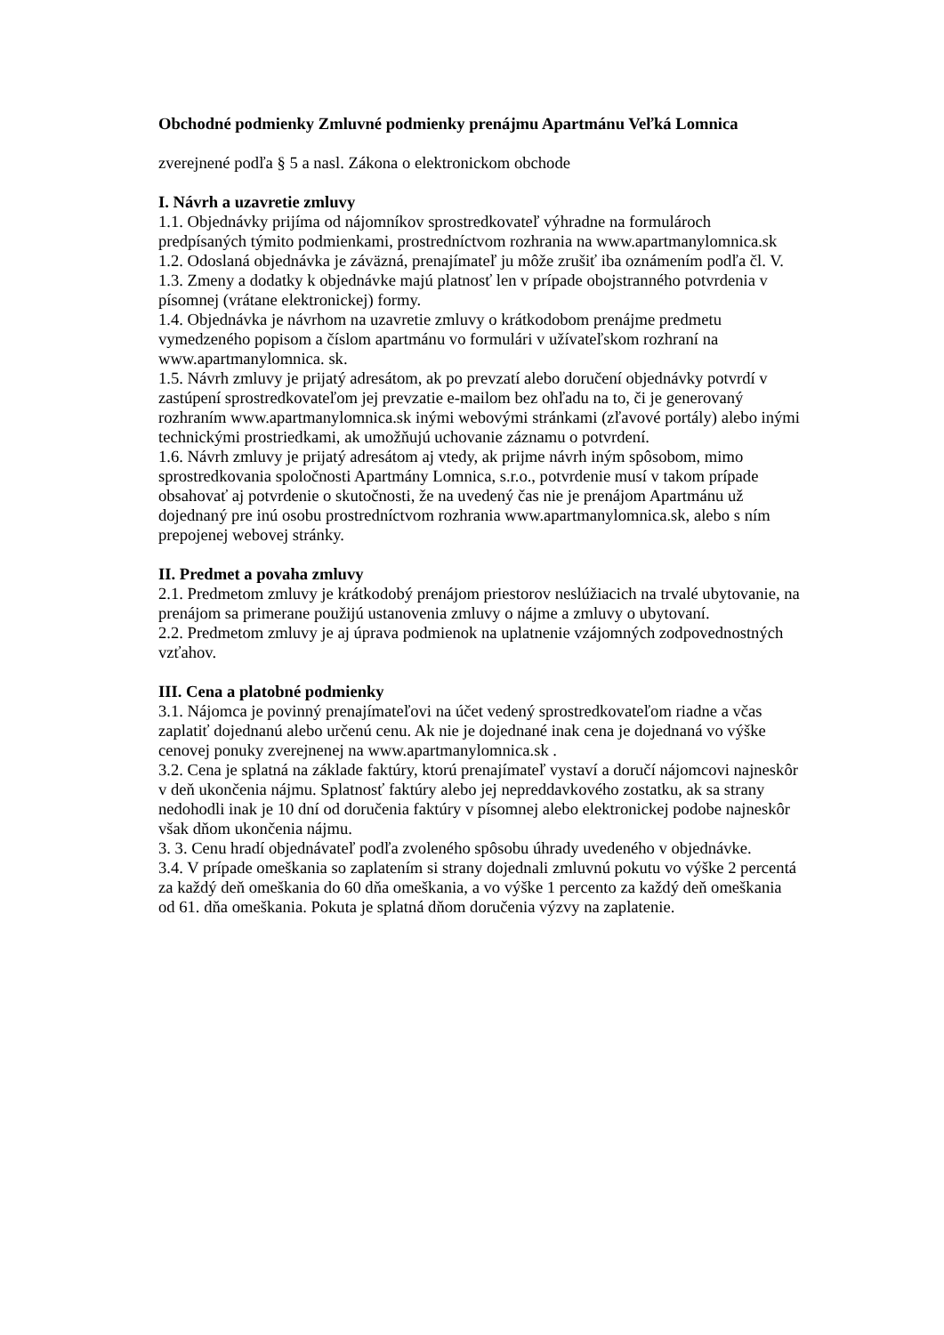Obchodné podmienky Zmluvné podmienky prenájmu Apartmánu Veľká Lomnica
zverejnené podľa § 5 a nasl. Zákona o elektronickom obchode
I. Návrh a uzavretie zmluvy
1.1. Objednávky prijíma od nájomníkov sprostredkovateľ výhradne na formulároch predpísaných týmito podmienkami, prostredníctvom rozhrania na www.apartmanylomnica.sk
1.2. Odoslaná objednávka je záväzná, prenajímateľ ju môže zrušiť iba oznámením podľa čl. V.
1.3. Zmeny a dodatky k objednávke majú platnosť len v prípade obojstranného potvrdenia v písomnej (vrátane elektronickej) formy.
1.4. Objednávka je návrhom na uzavretie zmluvy o krátkodobom prenájme predmetu vymedzeného popisom a číslom apartmánu vo formulári v užívateľskom rozhraní na www.apartmanylomnica. sk.
1.5. Návrh zmluvy je prijatý adresátom, ak po prevzatí alebo doručení objednávky potvrdí v zastúpení sprostredkovateľom jej prevzatie e-mailom bez ohľadu na to, či je generovaný rozhraním www.apartmanylomnica.sk inými webovými stránkami (zľavové portály) alebo inými technickými prostriedkami, ak umožňujú uchovanie záznamu o potvrdení.
1.6. Návrh zmluvy je prijatý adresátom aj vtedy, ak prijme návrh iným spôsobom, mimo sprostredkovania spoločnosti Apartmány Lomnica, s.r.o., potvrdenie musí v takom prípade obsahovať aj potvrdenie o skutočnosti, že na uvedený čas nie je prenájom Apartmánu už dojednaný pre inú osobu prostredníctvom rozhrania www.apartmanylomnica.sk, alebo s ním prepojenej webovej stránky.
II. Predmet a povaha zmluvy
2.1. Predmetom zmluvy je krátkodobý prenájom priestorov neslúžiacich na trvalé ubytovanie, na prenájom sa primerane použijú ustanovenia zmluvy o nájme a zmluvy o ubytovaní.
2.2. Predmetom zmluvy je aj úprava podmienok na uplatnenie vzájomných zodpovednostných vzťahov.
III. Cena a platobné podmienky
3.1. Nájomca je povinný prenajímateľovi na účet vedený sprostredkovateľom riadne a včas zaplatiť dojednanú alebo určenú cenu. Ak nie je dojednané inak cena je dojednaná vo výške cenovej ponuky zverejnenej na www.apartmanylomnica.sk .
3.2. Cena je splatná na základe faktúry, ktorú prenajímateľ vystaví a doručí nájomcovi najneskôr v deň ukončenia nájmu. Splatnosť faktúry alebo jej nepreddavkového zostatku, ak sa strany nedohodli inak je 10 dní od doručenia faktúry v písomnej alebo elektronickej podobe najneskôr však dňom ukončenia nájmu.
3. 3. Cenu hradí objednávateľ podľa zvoleného spôsobu úhrady uvedeného v objednávke.
3.4. V prípade omeškania so zaplatením si strany dojednali zmluvnú pokutu vo výške 2 percentá za každý deň omeškania do 60 dňa omeškania, a vo výške 1 percento za každý deň omeškania od 61. dňa omeškania. Pokuta je splatná dňom doručenia výzvy na zaplatenie.